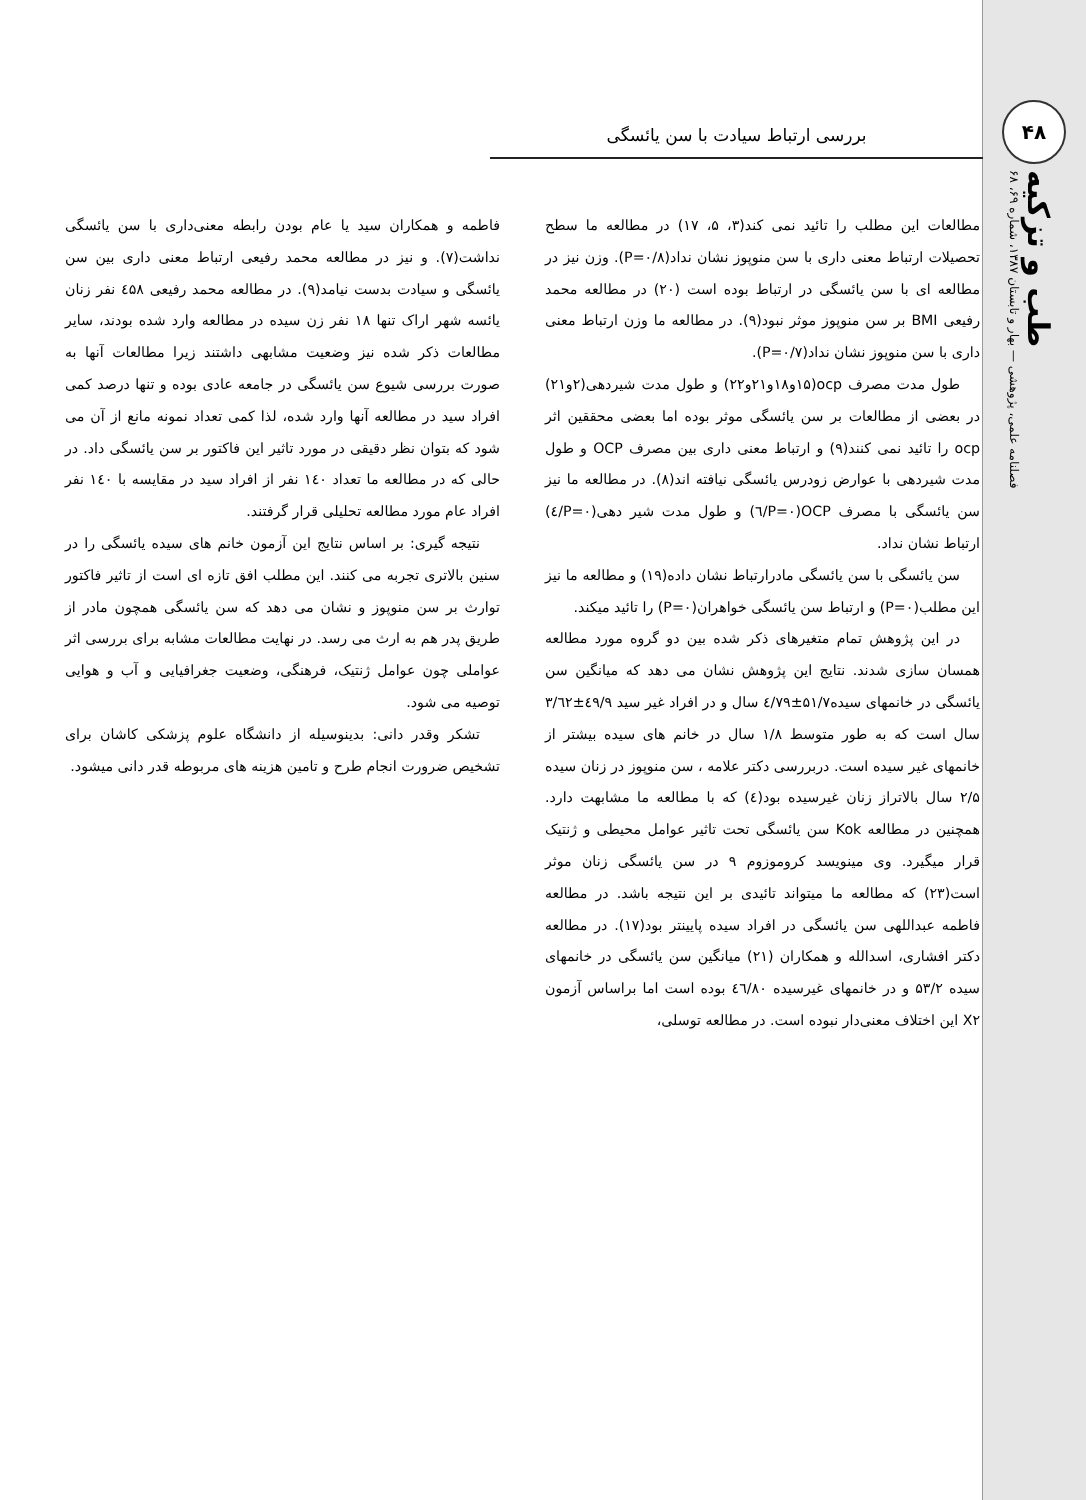۴۸
بررسی ارتباط سیادت با سن یائسگی
طب و تزکیه
فصلنامه علمی، پژوهشی — بهار و تابستان ۱۳۸۷، شماره ۶۹، ۶۸
مطالعات این مطلب را تائید نمی کند(۳، ۵، ۱۷) در مطالعه ما سطح تحصیلات ارتباط معنی داری با سن منوپوز نشان نداد(P=۰/۸). وزن نیز در مطالعه ای با سن یائسگی در ارتباط بوده است (۲۰) در مطالعه محمد رفیعی BMI بر سن منوپوز موثر نبود(۹). در مطالعه ما وزن ارتباط معنی داری با سن منوپوز نشان نداد(P=۰/۷).
طول مدت مصرف ocp(۱۵و۱۸و۲۱و۲۲) و طول مدت شیردهی(۲و۲۱) در بعضی از مطالعات بر سن یائسگی موثر بوده اما بعضی محققین اثر ocp را تائید نمی کنند(۹) و ارتباط معنی داری بین مصرف OCP و طول مدت شیردهی با عوارض زودرس یائسگی نیافته اند(۸). در مطالعه ما نیز سن یائسگی با مصرف OCP(P=۰/٦) و طول مدت شیر دهی(P=۰/٤) ارتباط نشان نداد.
سن یائسگی با سن یائسگی مادرارتباط نشان داده(۱۹) و مطالعه ما نیز این مطلب(P=۰) و ارتباط سن یائسگی خواهران(P=۰) را تائید میکند.
در این پژوهش تمام متغیرهای ذکر شده بین دو گروه مورد مطالعه همسان سازی شدند. نتایج این پژوهش نشان می دهد که میانگین سن یائسگی در خانمهای سیده۵۱/۷±٤/۷۹ سال و در افراد غیر سید ٤۹/۹±۳/٦۲ سال است که به طور متوسط ۱/۸ سال در خانم های سیده بیشتر از خانمهای غیر سیده است. دربررسی دکتر علامه ، سن منوپوز در زنان سیده ۲/۵ سال بالاتراز زنان غیرسیده بود(٤) که با مطالعه ما مشابهت دارد. همچنین در مطالعه Kok سن یائسگی تحت تاثیر عوامل محیطی و ژنتیک قرار میگیرد. وی مینویسد کروموزوم ۹ در سن یائسگی زنان موثر است(۲۳) که مطالعه ما میتواند تائیدی بر این نتیجه باشد. در مطالعه فاطمه عبداللهی سن یائسگی در افراد سیده پایینتر بود(۱۷). در مطالعه دکتر افشاری، اسدالله و همکاران (۲۱) میانگین سن یائسگی در خانمهای سیده ۵۳/۲ و در خانمهای غیرسیده ٤٦/۸۰ بوده است اما براساس آزمون X۲ این اختلاف معنی‌دار نبوده است. در مطالعه توسلی،
فاطمه و همکاران سید یا عام بودن رابطه معنی‌داری با سن یائسگی نداشت(۷). و نیز در مطالعه محمد رفیعی ارتباط معنی داری بین سن یائسگی و سیادت بدست نیامد(۹). در مطالعه محمد رفیعی ٤۵۸ نفر زنان یائسه شهر اراک تنها ۱۸ نفر زن سیده در مطالعه وارد شده بودند، سایر مطالعات ذکر شده نیز وضعیت مشابهی داشتند زیرا مطالعات آنها به صورت بررسی شیوع سن یائسگی در جامعه عادی بوده و تنها درصد کمی افراد سید در مطالعه آنها وارد شده، لذا کمی تعداد نمونه مانع از آن می شود که بتوان نظر دقیقی در مورد تاثیر این فاکتور بر سن یائسگی داد. در حالی که در مطالعه ما تعداد ۱٤۰ نفر از افراد سید در مقایسه با ۱٤۰ نفر افراد عام مورد مطالعه تحلیلی قرار گرفتند.
نتیجه گیری: بر اساس نتایج این آزمون خانم های سیده یائسگی را در سنین بالاتری تجربه می کنند. این مطلب افق تازه ای است از تاثیر فاکتور توارث بر سن منوپوز و نشان می دهد که سن یائسگی همچون مادر از طریق پدر هم به ارث می رسد. در نهایت مطالعات مشابه برای بررسی اثر عواملی چون عوامل ژنتیک، فرهنگی، وضعیت جغرافیایی و آب و هوایی توصیه می شود.
تشکر وقدر دانی: بدینوسیله از دانشگاه علوم پزشکی کاشان برای تشخیص ضرورت انجام طرح و تامین هزینه های مربوطه قدر دانی میشود.